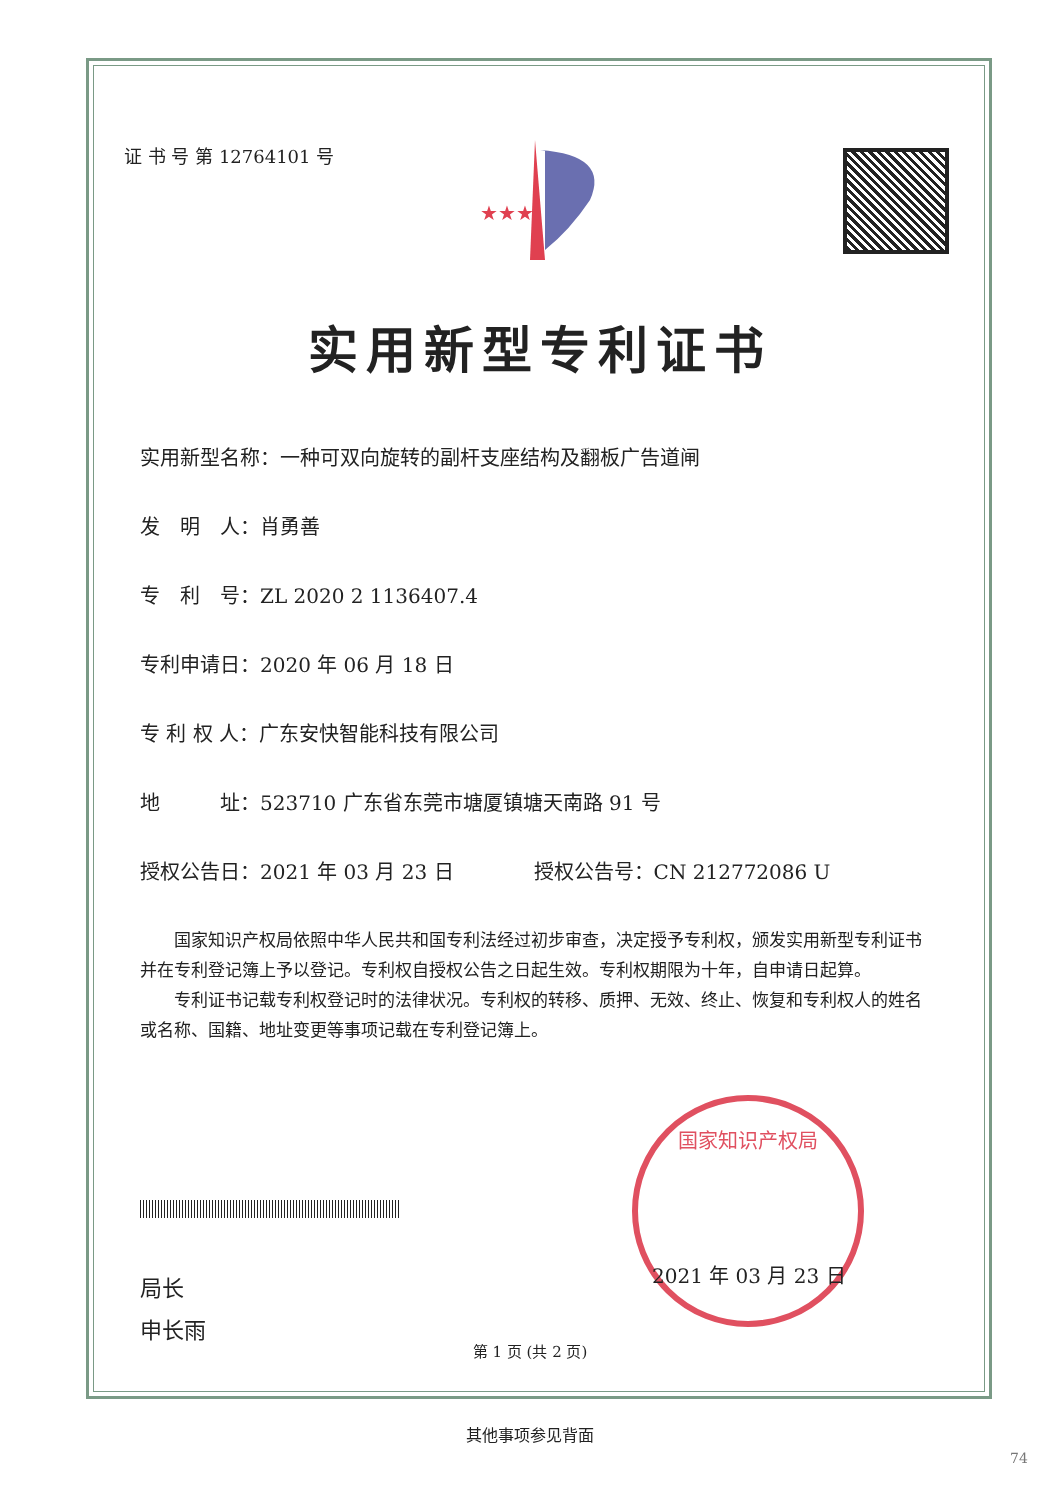证 书 号 第 12764101 号
★★★
实用新型专利证书
实用新型名称：一种可双向旋转的副杆支座结构及翻板广告道闸
发　明　人：肖勇善
专　利　号：ZL 2020 2 1136407.4
专利申请日：2020 年 06 月 18 日
专 利 权 人：广东安快智能科技有限公司
地　　　址：523710 广东省东莞市塘厦镇塘天南路 91 号
授权公告日：2021 年 03 月 23 日　　　　授权公告号：CN 212772086 U
国家知识产权局依照中华人民共和国专利法经过初步审查，决定授予专利权，颁发实用新型专利证书并在专利登记簿上予以登记。专利权自授权公告之日起生效。专利权期限为十年，自申请日起算。
专利证书记载专利权登记时的法律状况。专利权的转移、质押、无效、终止、恢复和专利权人的姓名或名称、国籍、地址变更等事项记载在专利登记簿上。
局长
申长雨
国家知识产权局
2021 年 03 月 23 日
第 1 页 (共 2 页)
其他事项参见背面
74